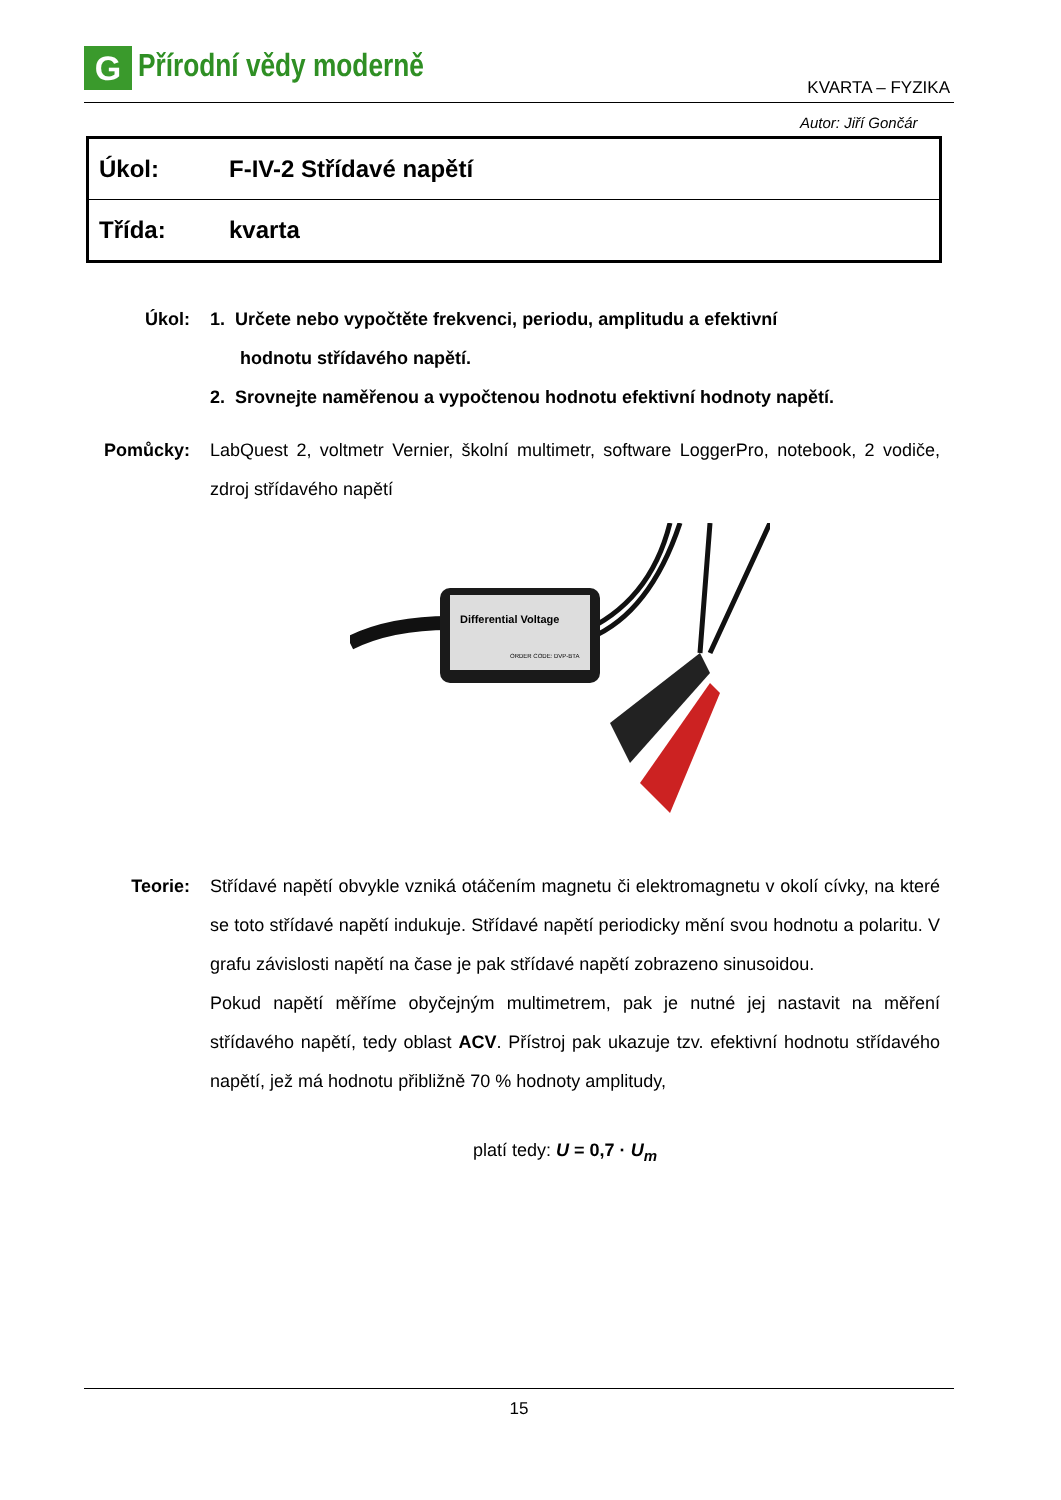G
Přírodní vědy moderně
KVARTA – FYZIKA
Autor: Jiří Gončár
| Úkol: | F-IV-2 Střídavé napětí |
| Třída: | kvarta |
Úkol: 1. Určete nebo vypočtěte frekvenci, periodu, amplitudu a efektivní
hodnotu střídavého napětí.
2. Srovnejte naměřenou a vypočtenou hodnotu efektivní hodnoty napětí.
Pomůcky: LabQuest 2, voltmetr Vernier, školní multimetr, software LoggerPro, notebook, 2 vodiče, zdroj střídavého napětí
Differential Voltage
ORDER CODE: DVP-BTA
Teorie: Střídavé napětí obvykle vzniká otáčením magnetu či elektromagnetu v okolí cívky, na které se toto střídavé napětí indukuje. Střídavé napětí periodicky mění svou hodnotu a polaritu. V grafu závislosti napětí na čase je pak střídavé napětí zobrazeno sinusoidou.
Pokud napětí měříme obyčejným multimetrem, pak je nutné jej nastavit na měření střídavého napětí, tedy oblast ACV. Přístroj pak ukazuje tzv. efektivní hodnotu střídavého napětí, jež má hodnotu přibližně 70 % hodnoty amplitudy,
platí tedy: U = 0,7 · U<sub>m</sub>
15